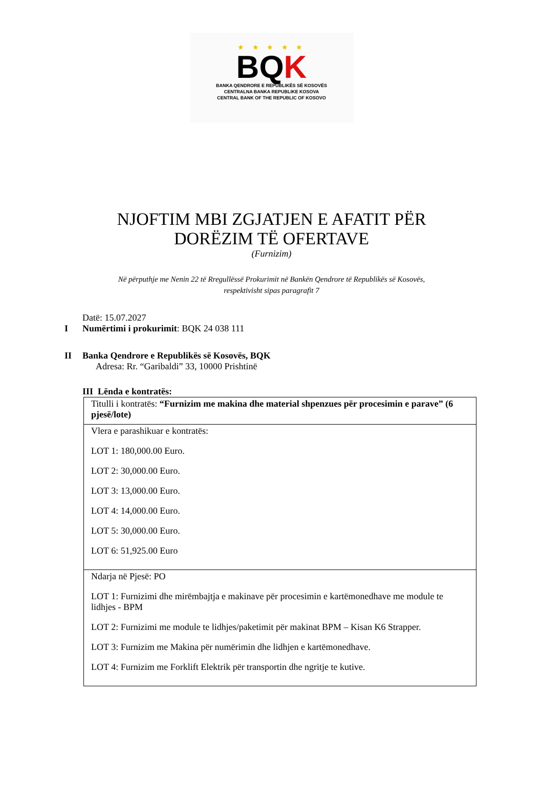★ ★ ★ ★ ★
BQK
BANKA QENDRORE E REPUBLIKËS SË KOSOVËS
CENTRALNA BANKA REPUBLIKE KOSOVA
CENTRAL BANK OF THE REPUBLIC OF KOSOVO
NJOFTIM MBI ZGJATJEN E AFATIT PËR
DORËZIM TË OFERTAVE
(Furnizim)
Në përputhje me Nenin 22 të Rregullëssë Prokurimit në Bankën Qendrore të Republikës së Kosovës,
respektivisht sipas paragrafit 7
Datë: 15.07.2027
I Numërtimi i prokurimit: BQK 24 038 111
II Banka Qendrore e Republikës së Kosovës, BQK
Adresa: Rr. “Garibaldi” 33, 10000 Prishtinë
III Lënda e kontratës:
| Titulli i kontratës: “Furnizim me makina dhe material shpenzues për procesimin e parave” (6 pjesë/lote) |
| Vlera e parashikuar e kontratës: LOT 1: 180,000.00 Euro. LOT 2: 30,000.00 Euro. LOT 3: 13,000.00 Euro. LOT 4: 14,000.00 Euro. LOT 5: 30,000.00 Euro. LOT 6: 51,925.00 Euro |
| Ndarja në Pjesë: PO LOT 1: Furnizimi dhe mirëmbajtja e makinave për procesimin e kartëmonedhave me module te lidhjes - BPM LOT 2: Furnizimi me module te lidhjes/paketimit për makinat BPM – Kisan K6 Strapper. LOT 3: Furnizim me Makina për numërimin dhe lidhjen e kartëmonedhave. LOT 4: Furnizim me Forklift Elektrik për transportin dhe ngritje te kutive. |